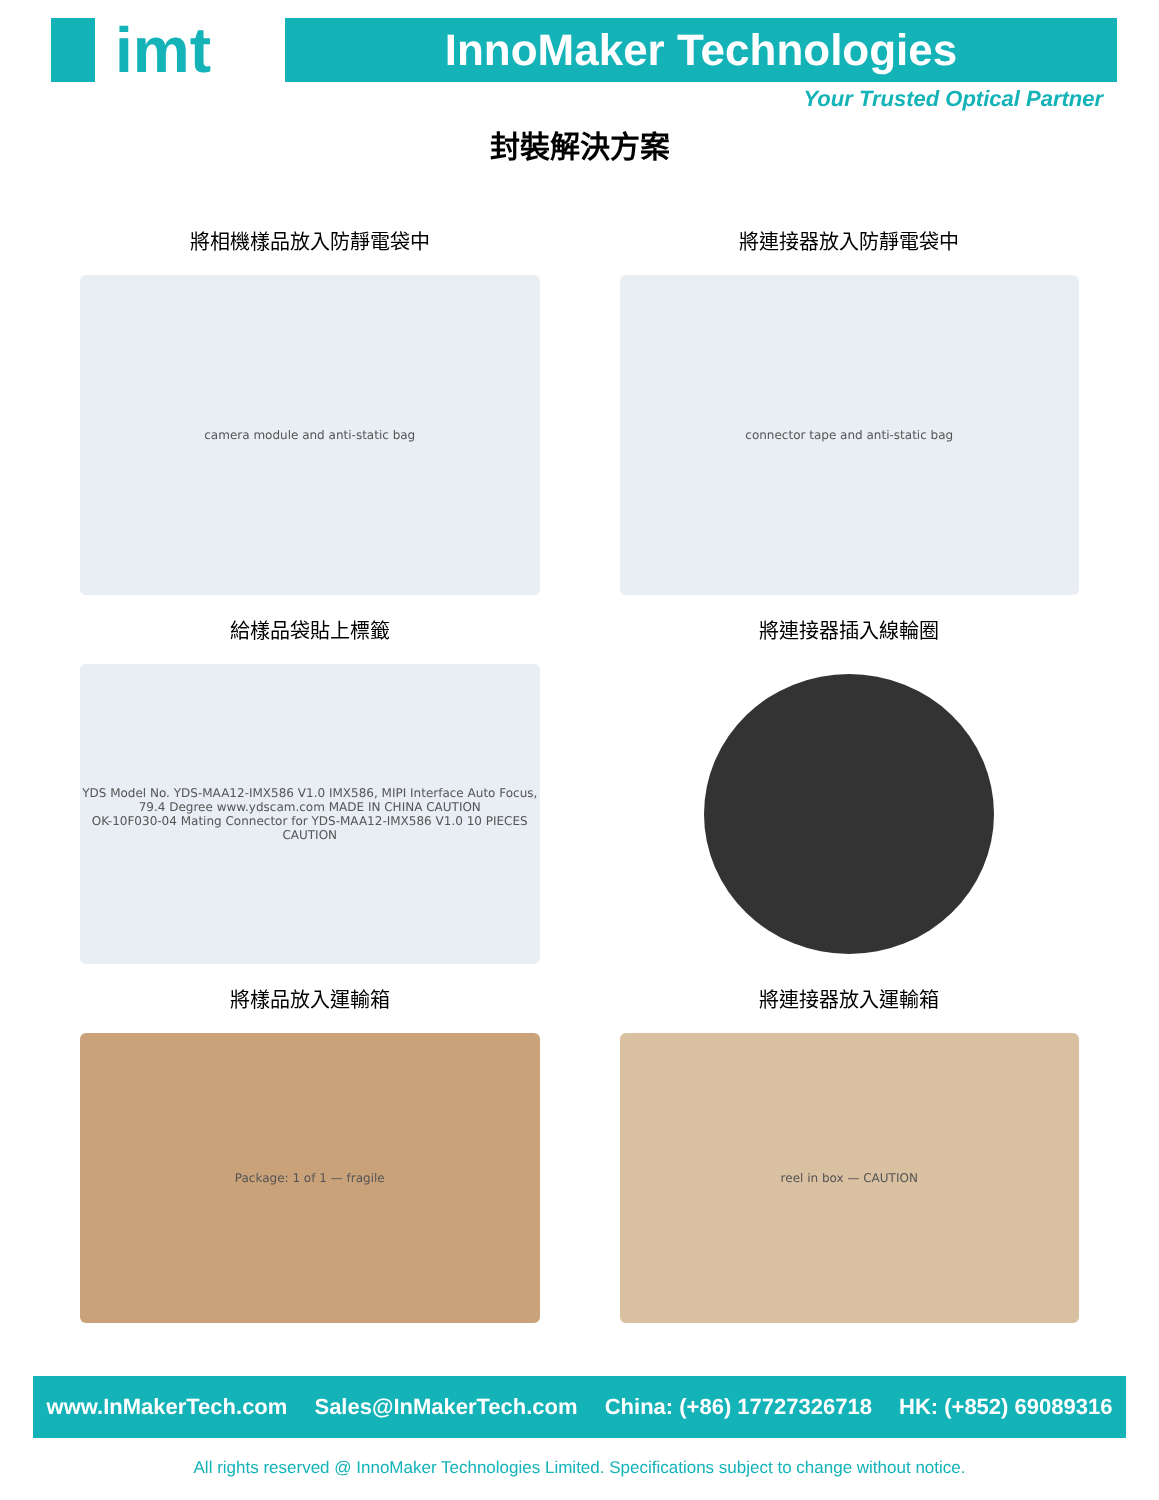imt
InnoMaker Technologies
Your Trusted Optical Partner
封裝解決方案
將相機樣品放入防靜電袋中
camera module and anti-static bag
將連接器放入防靜電袋中
connector tape and anti-static bag
給樣品袋貼上標籤
YDS Model No. YDS-MAA12-IMX586 V1.0 IMX586, MIPI Interface Auto Focus, 79.4 Degree www.ydscam.com MADE IN CHINA CAUTION
OK-10F030-04 Mating Connector for YDS-MAA12-IMX586 V1.0 10 PIECES CAUTION
將連接器插入線輪圈
將樣品放入運輸箱
Package: 1 of 1 — fragile
將連接器放入運輸箱
reel in box — CAUTION
www.InMakerTech.com Sales@InMakerTech.com China: (+86) 17727326718 HK: (+852) 69089316
All rights reserved @ InnoMaker Technologies Limited. Specifications subject to change without notice.